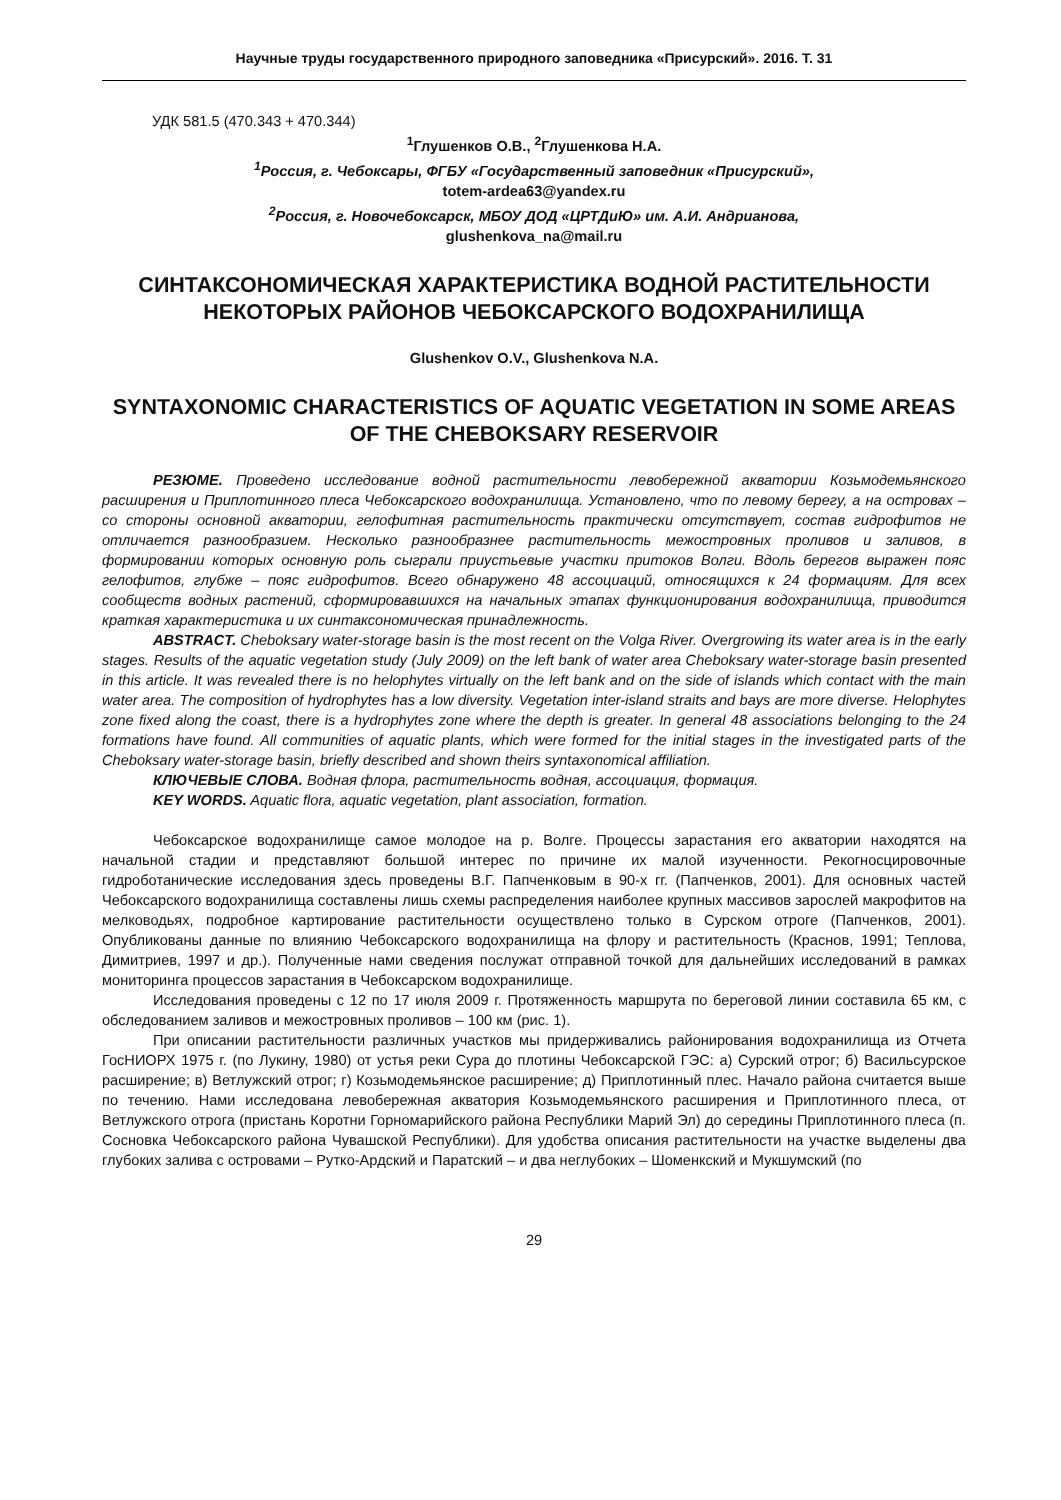Научные труды государственного природного заповедника «Присурский». 2016. Т. 31
УДК 581.5 (470.343 + 470.344)
<sup>1</sup> Глушенков О.В., <sup>2</sup>Глушенкова Н.А.
<sup>1</sup> Россия, г. Чебоксары, ФГБУ «Государственный заповедник «Присурский»,
totem-ardea63@yandex.ru
<sup>2</sup> Россия, г. Новочебоксарск, МБОУ ДОД «ЦРТДиЮ» им. А.И. Андрианова,
glushenkova_na@mail.ru
СИНТАКСОНОМИЧЕСКАЯ ХАРАКТЕРИСТИКА ВОДНОЙ РАСТИТЕЛЬНОСТИ НЕКОТОРЫХ РАЙОНОВ ЧЕБОКСАРСКОГО ВОДОХРАНИЛИЩА
Glushenkov O.V., Glushenkova N.A.
SYNTAXONOMIC CHARACTERISTICS OF AQUATIC VEGETATION IN SOME AREAS OF THE CHEBOKSARY RESERVOIR
РЕЗЮМЕ. Проведено исследование водной растительности левобережной акватории Козьмодемьянского расширения и Приплотинного плеса Чебоксарского водохранилища. Установлено, что по левому берегу, а на островах – со стороны основной акватории, гелофитная растительность практически отсутствует, состав гидрофитов не отличается разнообразием. Несколько разнообразнее растительность межостровных проливов и заливов, в формировании которых основную роль сыграли приустьевые участки притоков Волги. Вдоль берегов выражен пояс гелофитов, глубже – пояс гидрофитов. Всего обнаружено 48 ассоциаций, относящихся к 24 формациям. Для всех сообществ водных растений, сформировавшихся на начальных этапах функционирования водохранилища, приводится краткая характеристика и их синтаксономическая принадлежность.
ABSTRACT. Cheboksary water-storage basin is the most recent on the Volga River. Overgrowing its water area is in the early stages. Results of the aquatic vegetation study (July 2009) on the left bank of water area Cheboksary water-storage basin presented in this article. It was revealed there is no helophytes virtually on the left bank and on the side of islands which contact with the main water area. The composition of hydrophytes has a low diversity. Vegetation inter-island straits and bays are more diverse. Helophytes zone fixed along the coast, there is a hydrophytes zone where the depth is greater. In general 48 associations belonging to the 24 formations have found. All communities of aquatic plants, which were formed for the initial stages in the investigated parts of the Cheboksary water-storage basin, briefly described and shown theirs syntaxonomical affiliation.
КЛЮЧЕВЫЕ СЛОВА. Водная флора, растительность водная, ассоциация, формация.
KEY WORDS. Aquatic flora, aquatic vegetation, plant association, formation.
Чебоксарское водохранилище самое молодое на р. Волге. Процессы зарастания его акватории находятся на начальной стадии и представляют большой интерес по причине их малой изученности. Рекогносцировочные гидроботанические исследования здесь проведены В.Г. Папченковым в 90-х гг. (Папченков, 2001). Для основных частей Чебоксарского водохранилища составлены лишь схемы распределения наиболее крупных массивов зарослей макрофитов на мелководьях, подробное картирование растительности осуществлено только в Сурском отроге (Папченков, 2001). Опубликованы данные по влиянию Чебоксарского водохранилища на флору и растительность (Краснов, 1991; Теплова, Димитриев, 1997 и др.). Полученные нами сведения послужат отправной точкой для дальнейших исследований в рамках мониторинга процессов зарастания в Чебоксарском водохранилище.
Исследования проведены с 12 по 17 июля 2009 г. Протяженность маршрута по береговой линии составила 65 км, с обследованием заливов и межостровных проливов – 100 км (рис. 1).
При описании растительности различных участков мы придерживались районирования водохранилища из Отчета ГосНИОРХ 1975 г. (по Лукину, 1980) от устья реки Сура до плотины Чебоксарской ГЭС: а) Сурский отрог; б) Васильсурское расширение; в) Ветлужский отрог; г) Козьмодемьянское расширение; д) Приплотинный плес. Начало района считается выше по течению. Нами исследована левобережная акватория Козьмодемьянского расширения и Приплотинного плеса, от Ветлужского отрога (пристань Коротни Горномарийского района Республики Марий Эл) до середины Приплотинного плеса (п. Сосновка Чебоксарского района Чувашской Республики). Для удобства описания растительности на участке выделены два глубоких залива с островами – Рутко-Ардский и Паратский – и два неглубоких – Шоменкский и Мукшумский (по
29